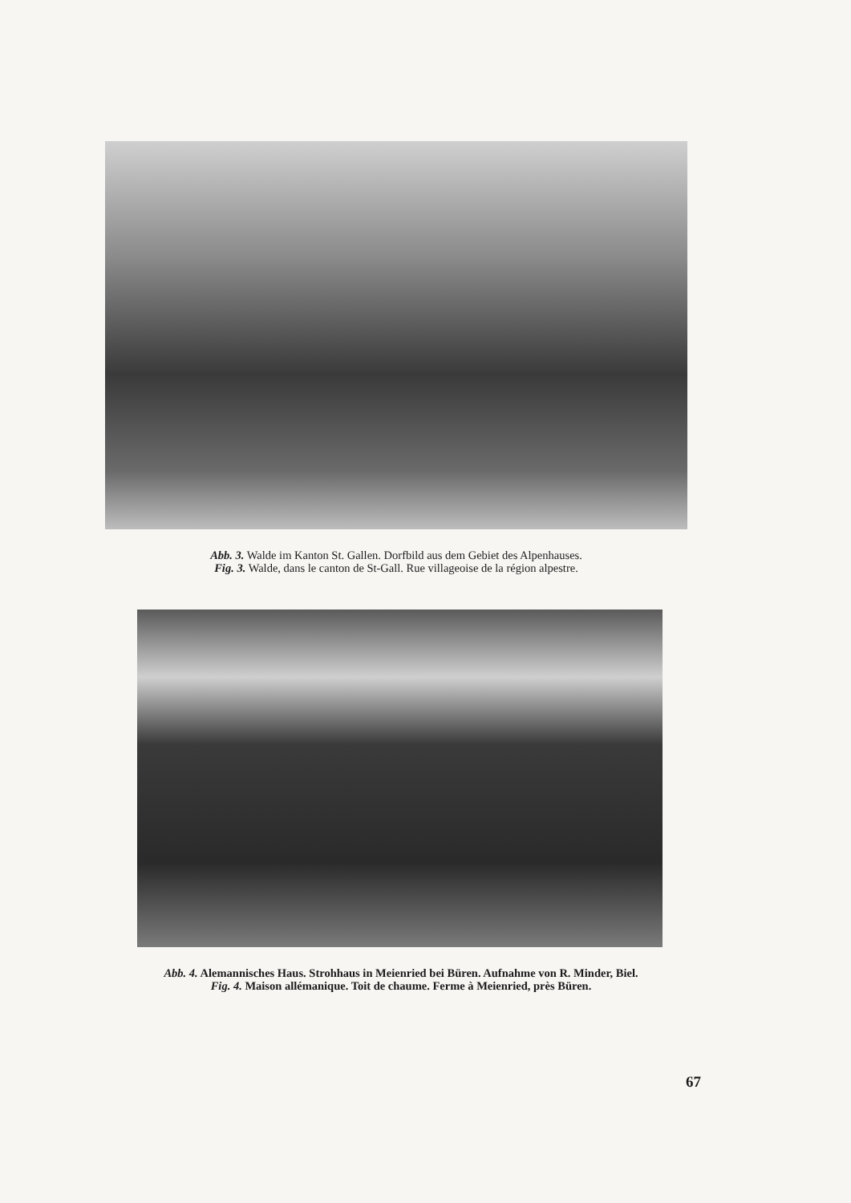Abb. 3. Walde im Kanton St. Gallen. Dorfbild aus dem Gebiet des Alpenhauses.
Fig. 3. Walde, dans le canton de St-Gall. Rue villageoise de la région alpestre.
Abb. 4. Alemannisches Haus. Strohhaus in Meienried bei Büren. Aufnahme von R. Minder, Biel.
Fig. 4. Maison allémanique. Toit de chaume. Ferme à Meienried, près Büren.
67